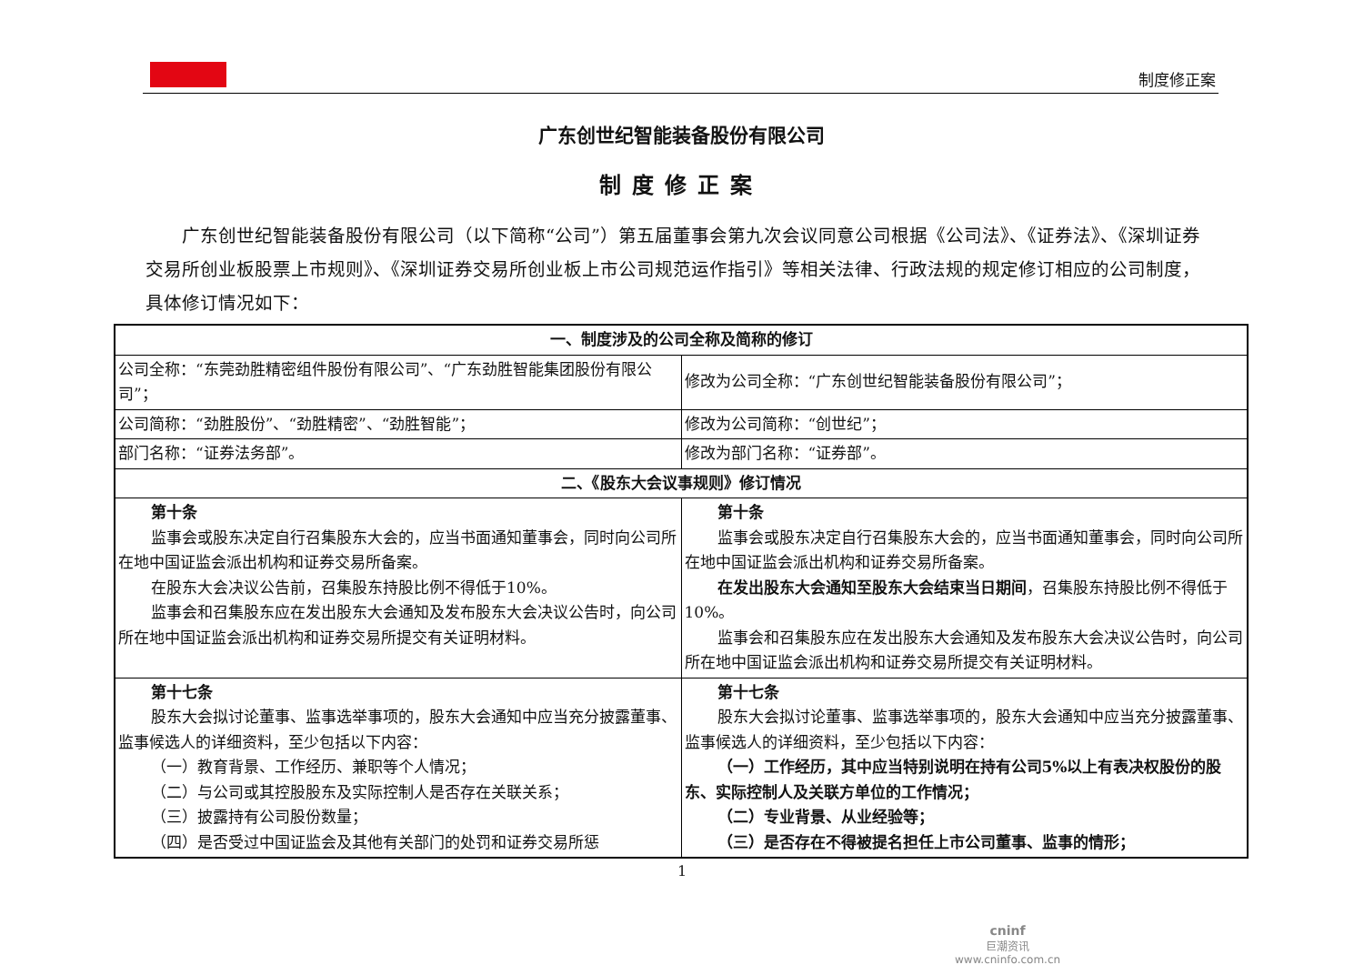制度修正案
广东创世纪智能装备股份有限公司
制度修正案
广东创世纪智能装备股份有限公司（以下简称“公司”）第五届董事会第九次会议同意公司根据《公司法》、《证券法》、《深圳证券交易所创业板股票上市规则》、《深圳证券交易所创业板上市公司规范运作指引》等相关法律、行政法规的规定修订相应的公司制度，具体修订情况如下：
| 一、制度涉及的公司全称及简称的修订 | |
| --- | --- |
| 公司全称：“东莞劲胜精密组件股份有限公司”、“广东劲胜智能集团股份有限公司”； | 修改为公司全称：“广东创世纪智能装备股份有限公司”； |
| 公司简称：“劲胜股份”、“劲胜精密”、“劲胜智能”； | 修改为公司简称：“创世纪”； |
| 部门名称：“证券法务部”。 | 修改为部门名称：“证券部”。 |
| 二、《股东大会议事规则》修订情况 | |
| 第十条 监事会或股东决定自行召集股东大会的，应当书面通知董事会，同时向公司所在地中国证监会派出机构和证券交易所备案。 在股东大会决议公告前，召集股东持股比例不得低于10%。 监事会和召集股东应在发出股东大会通知及发布股东大会决议公告时，向公司所在地中国证监会派出机构和证券交易所提交有关证明材料。 | 第十条 监事会或股东决定自行召集股东大会的，应当书面通知董事会，同时向公司所在地中国证监会派出机构和证券交易所备案。 在发出股东大会通知至股东大会结束当日期间 ，召集股东持股比例不得低于10%。 监事会和召集股东应在发出股东大会通知及发布股东大会决议公告时，向公司所在地中国证监会派出机构和证券交易所提交有关证明材料。 |
| 第十七条 股东大会拟讨论董事、监事选举事项的，股东大会通知中应当充分披露董事、监事候选人的详细资料，至少包括以下内容： （一）教育背景、工作经历、兼职等个人情况； （二）与公司或其控股股东及实际控制人是否存在关联关系； （三）披露持有公司股份数量； （四）是否受过中国证监会及其他有关部门的处罚和证券交易所惩 | 第十七条 股东大会拟讨论董事、监事选举事项的，股东大会通知中应当充分披露董事、监事候选人的详细资料，至少包括以下内容： （一）工作经历，其中应当特别说明在持有公司5%以上有表决权股份的股东、实际控制人及关联方单位的工作情况； （二）专业背景、从业经验等； （三）是否存在不得被提名担任上市公司董事、监事的情形； |
1
cninf
巨潮资讯
www.cninfo.com.cn